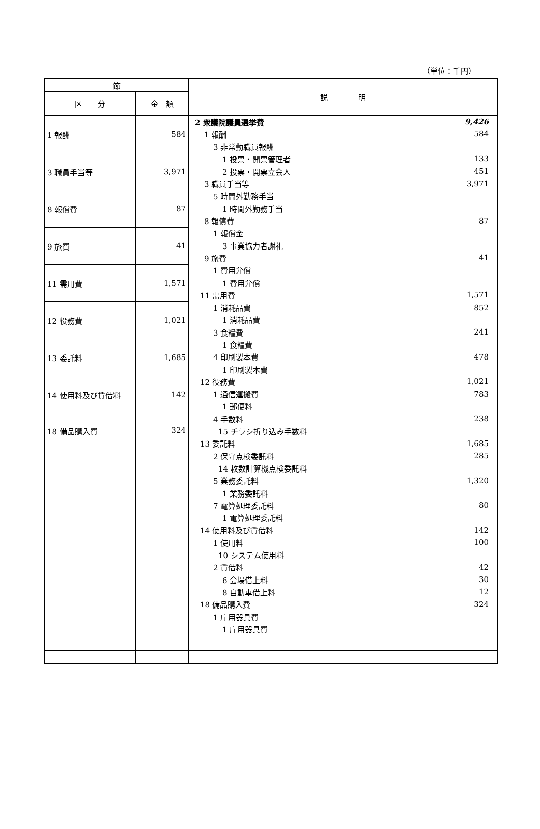（単位：千円）
| 節 | | 説 明 |
| 区 分 | 金 額 | |
| / 1 報酬 / 584 / / 3 職員手当等 / 3,971 / / 8 報償費 / 87 / / 9 旅費 / 41 / / 11 需用費 / 1,571 / / 12 役務費 / 1,021 / / 13 委託料 / 1,685 / / 14 使用料及び賃借料 / 142 / / 18 備品購入費 / 324 / | | / 2 衆議院議員選挙費 / 9,426 / / 1 報酬 / 584 / / 3 非常勤職員報酬 / / / 1 投票・開票管理者 / 133 / / 2 投票・開票立会人 / 451 / / 3 職員手当等 / 3,971 / / 5 時間外勤務手当 / / / 1 時間外勤務手当 / / / 8 報償費 / 87 / / 1 報償金 / / / 3 事業協力者謝礼 / / / 9 旅費 / 41 / / 1 費用弁償 / / / 1 費用弁償 / / / 11 需用費 / 1,571 / / 1 消耗品費 / 852 / / 1 消耗品費 / / / 3 食糧費 / 241 / / 1 食糧費 / / / 4 印刷製本費 / 478 / / 1 印刷製本費 / / / 12 役務費 / 1,021 / / 1 通信運搬費 / 783 / / 1 郵便料 / / / 4 手数料 / 238 / / 15 チラシ折り込み手数料 / / / 13 委託料 / 1,685 / / 2 保守点検委託料 / 285 / / 14 枚数計算機点検委託料 / / / 5 業務委託料 / 1,320 / / 1 業務委託料 / / / 7 電算処理委託料 / 80 / / 1 電算処理委託料 / / / 14 使用料及び賃借料 / 142 / / 1 使用料 / 100 / / 10 システム使用料 / / / 2 賃借料 / 42 / / 6 会場借上料 / 30 / / 8 自動車借上料 / 12 / / 18 備品購入費 / 324 / / 1 庁用器具費 / / / 1 庁用器具費 / / |